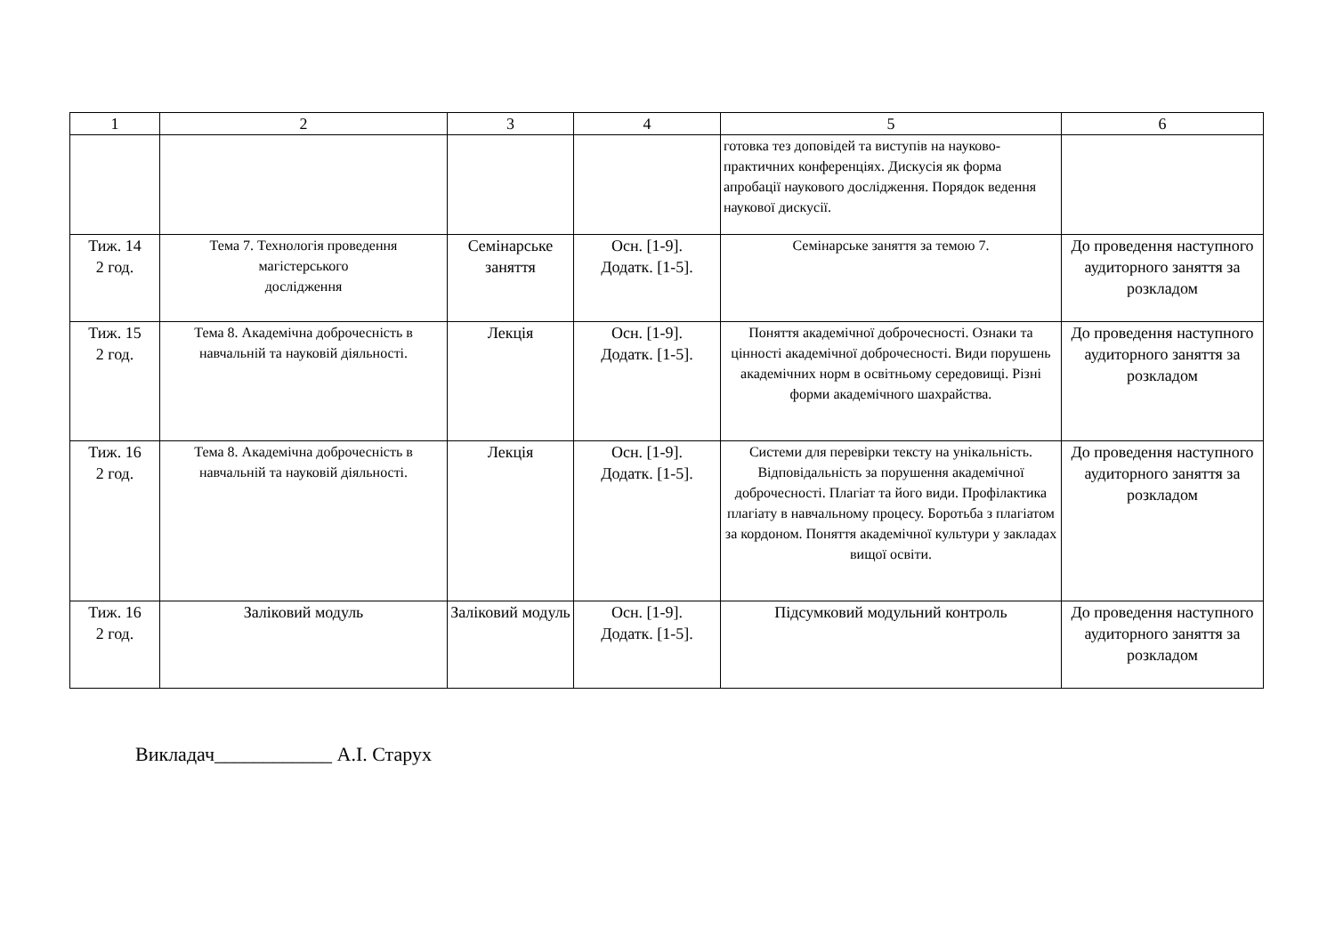| 1 | 2 | 3 | 4 | 5 | 6 |
| --- | --- | --- | --- | --- | --- |
| | | | | готовка тез доповідей та виступів на науково-практичних конференціях. Дискусія як форма апробації наукового дослідження. Порядок ведення наукової дискусії. | |
| Тиж. 14 2 год. | Тема 7. Технологія проведення магістерського дослідження | Семінарське заняття | Осн. [1-9]. Додатк. [1-5]. | Семінарське заняття за темою 7. | До проведення наступного аудиторного заняття за розкладом |
| Тиж. 15 2 год. | Тема 8. Академічна доброчесність в навчальній та науковій діяльності. | Лекція | Осн. [1-9]. Додатк. [1-5]. | Поняття академічної доброчесності. Ознаки та цінності академічної доброчесності. Види порушень академічних норм в освітньому середовищі. Різні форми академічного шахрайства. | До проведення наступного аудиторного заняття за розкладом |
| Тиж. 16 2 год. | Тема 8. Академічна доброчесність в навчальній та науковій діяльності. | Лекція | Осн. [1-9]. Додатк. [1-5]. | Системи для перевірки тексту на унікальність. Відповідальність за порушення академічної доброчесності. Плагіат та його види. Профілактика плагіату в навчальному процесу. Боротьба з плагіатом за кордоном. Поняття академічної культури у закладах вищої освіти. | До проведення наступного аудиторного заняття за розкладом |
| Тиж. 16 2 год. | Заліковий модуль | Заліковий модуль | Осн. [1-9]. Додатк. [1-5]. | Підсумковий модульний контроль | До проведення наступного аудиторного заняття за розкладом |
Викладач____________ А.І. Старух